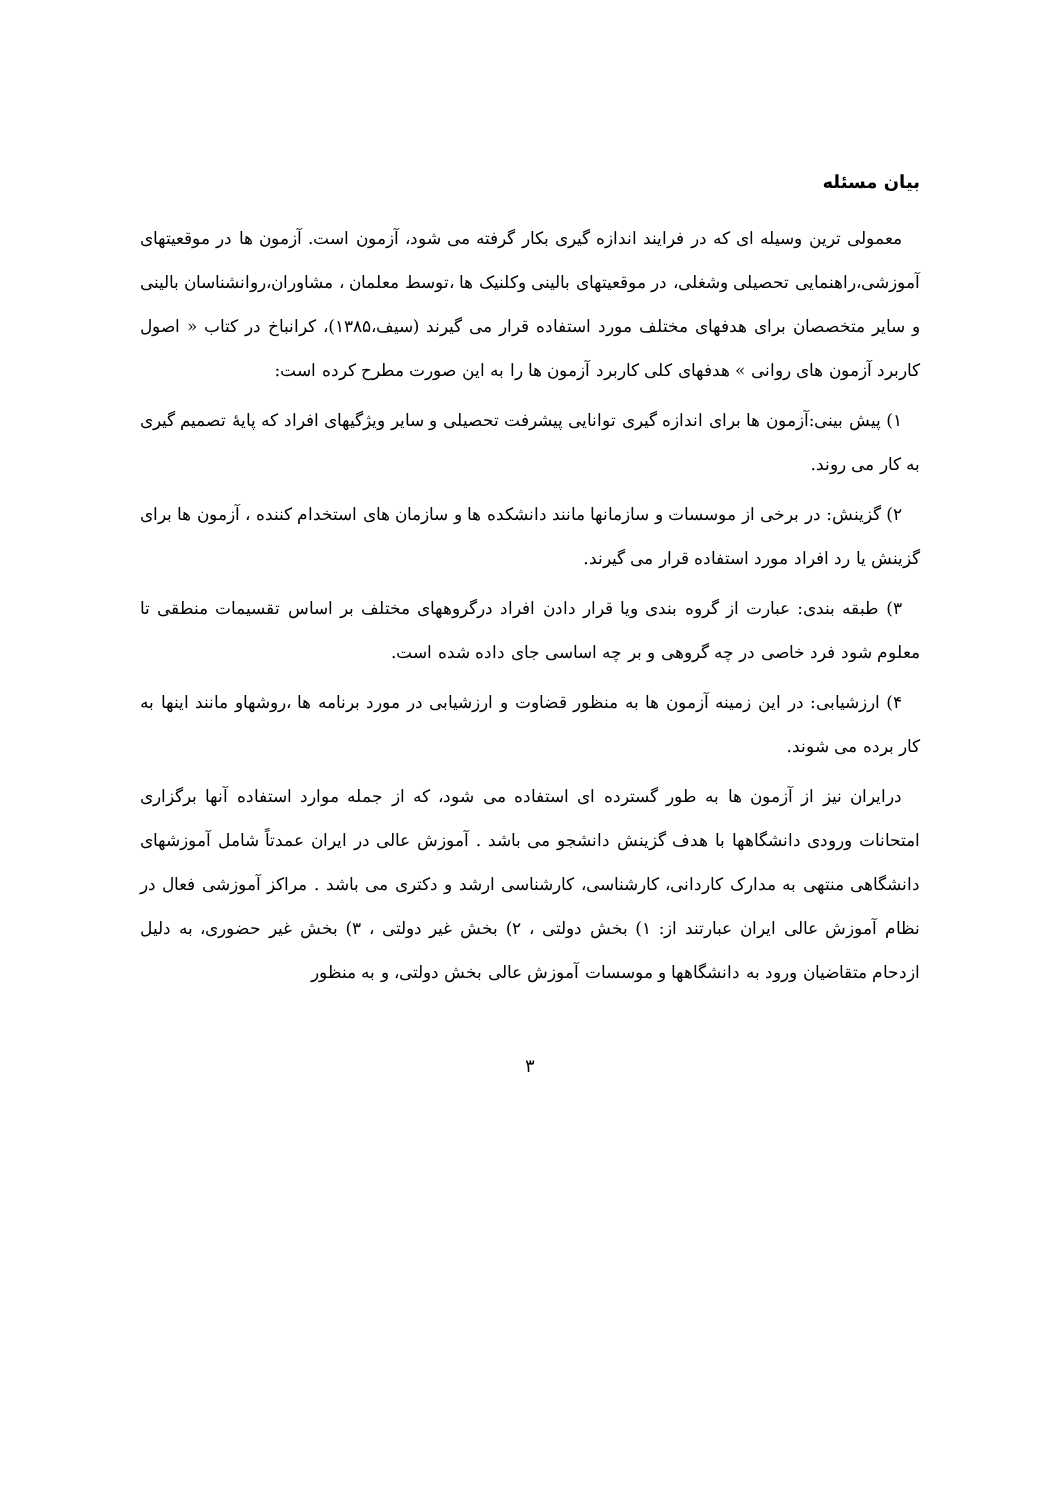بیان مسئله
معمولی ترین وسیله ای که در فرایند اندازه گیری بکار گرفته می شود، آزمون است. آزمون ها در موقعیتهای آموزشی،راهنمایی تحصیلی وشغلی، در موقعیتهای بالینی وکلنیک ها ،توسط معلمان ، مشاوران،روانشناسان بالینی و سایر متخصصان برای هدفهای مختلف مورد استفاده قرار می گیرند (سیف،۱۳۸۵)، کرانباخ در کتاب « اصول کاربرد آزمون های روانی » هدفهای کلی کاربرد آزمون ها را به این صورت مطرح کرده است:
۱) پیش بینی:آزمون ها برای اندازه گیری توانایی پیشرفت تحصیلی و سایر ویژگیهای افراد که پایهٔ تصمیم گیری به کار می روند.
۲) گزینش: در برخی از موسسات و سازمانها مانند دانشکده ها و سازمان های استخدام کننده ، آزمون ها برای گزینش یا رد افراد مورد استفاده قرار می گیرند.
۳) طبقه بندی: عبارت از گروه بندی ویا قرار دادن افراد درگروههای مختلف بر اساس تقسیمات منطقی تا معلوم شود فرد خاصی در چه گروهی و بر چه اساسی جای داده شده است.
۴) ارزشیابی: در این زمینه آزمون ها به منظور قضاوت و ارزشیابی در مورد برنامه ها ،روشهاو مانند اینها به کار برده می شوند.
درایران نیز از آزمون ها به طور گسترده ای استفاده می شود، که از جمله موارد استفاده آنها برگزاری امتحانات ورودی دانشگاهها با هدف گزینش دانشجو می باشد . آموزش عالی در ایران عمدتاً شامل آموزشهای دانشگاهی منتهی به مدارک کاردانی، کارشناسی، کارشناسی ارشد و دکتری می باشد . مراکز آموزشی فعال در نظام آموزش عالی ایران عبارتند از: ۱) بخش دولتی ، ۲) بخش غیر دولتی ، ۳) بخش غیر حضوری، به دلیل ازدحام متقاضیان ورود به دانشگاهها و موسسات آموزش عالی بخش دولتی، و به منظور
۳